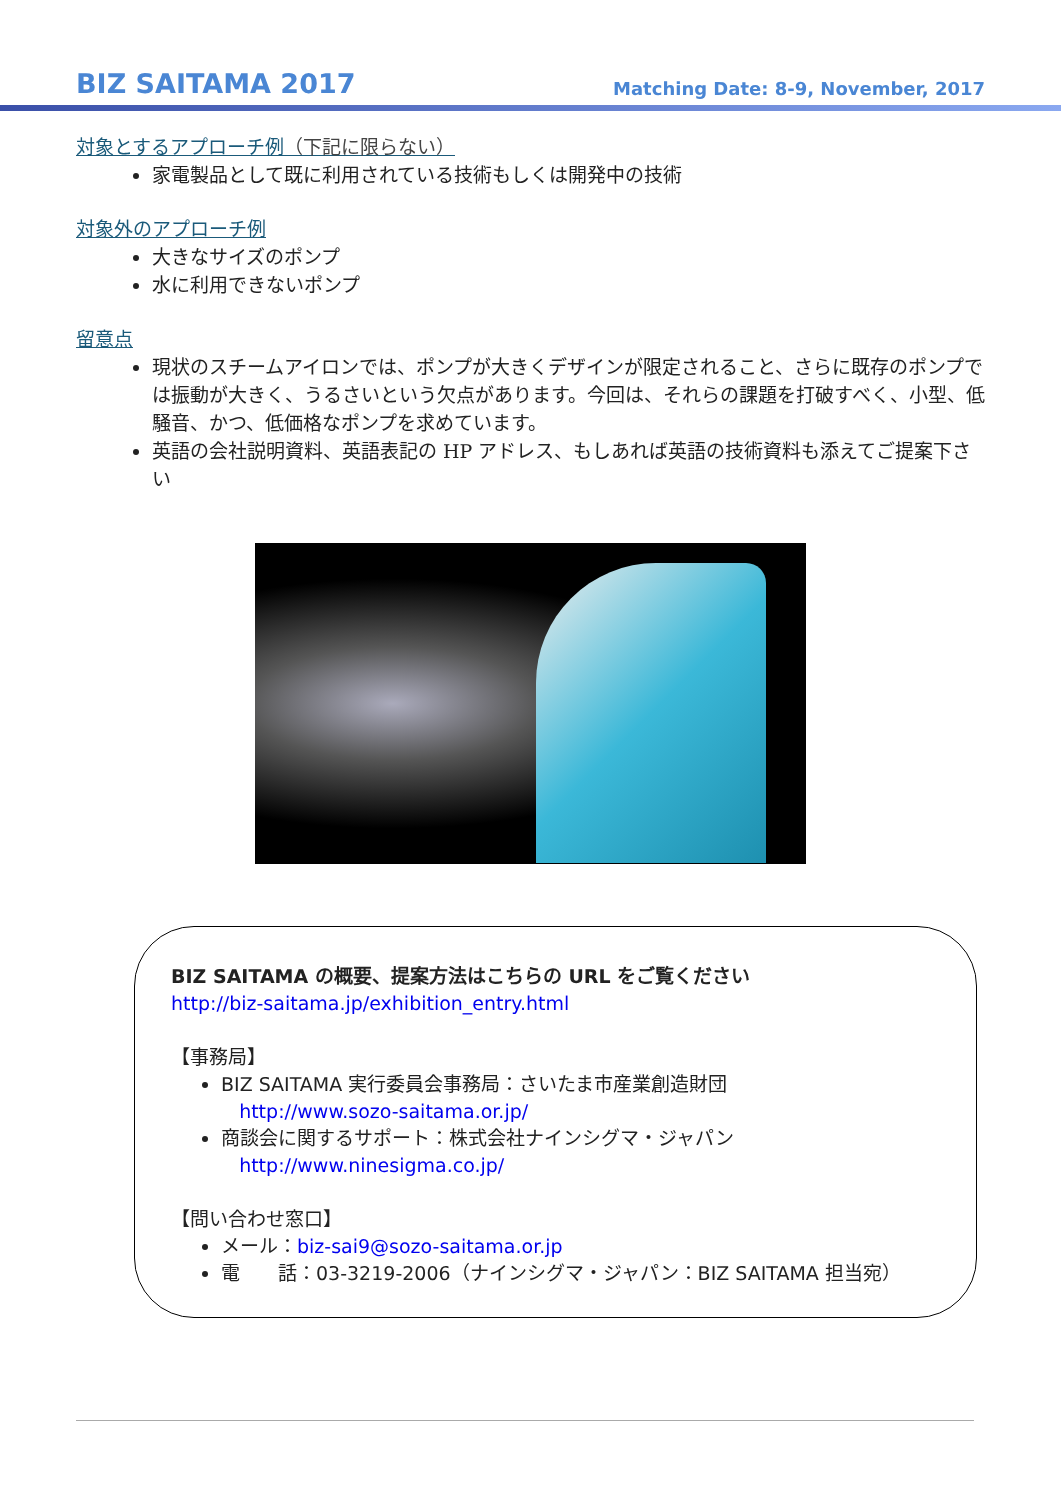BIZ SAITAMA 2017
Matching Date: 8-9, November, 2017
対象とするアプローチ例（下記に限らない）
家電製品として既に利用されている技術もしくは開発中の技術
対象外のアプローチ例
大きなサイズのポンプ
水に利用できないポンプ
留意点
現状のスチームアイロンでは、ポンプが大きくデザインが限定されること、さらに既存のポンプでは振動が大きく、うるさいという欠点があります。今回は、それらの課題を打破すべく、小型、低騒音、かつ、低価格なポンプを求めています。
英語の会社説明資料、英語表記の HP アドレス、もしあれば英語の技術資料も添えてご提案下さい
BIZ SAITAMA の概要、提案方法はこちらの URL をご覧ください
http://biz-saitama.jp/exhibition_entry.html
【事務局】
BIZ SAITAMA 実行委員会事務局：さいたま市産業創造財団
http://www.sozo-saitama.or.jp/
商談会に関するサポート：株式会社ナインシグマ・ジャパン
http://www.ninesigma.co.jp/
【問い合わせ窓口】
メール：biz-sai9@sozo-saitama.or.jp
電　　話：03-3219-2006（ナインシグマ・ジャパン：BIZ SAITAMA 担当宛）